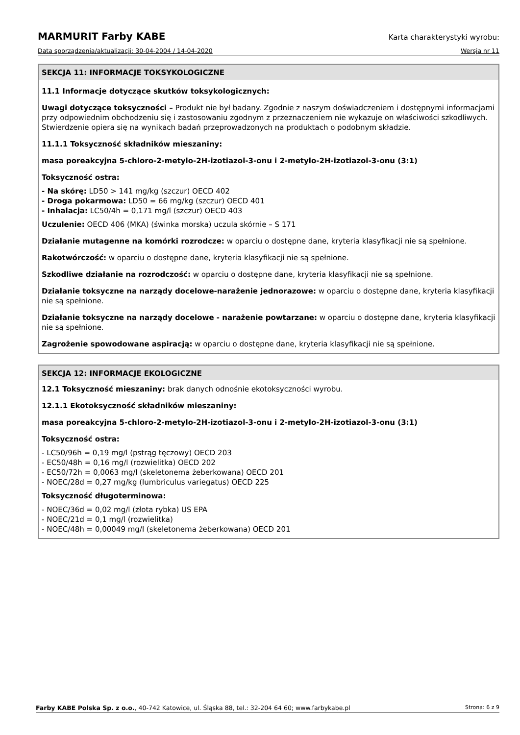MARMURIT Farby KABE Karta charakterystyki wyrobu:
Data sporządzenia/aktualizacji: 30-04-2004 / 14-04-2020 Wersja nr 11
SEKCJA 11: INFORMACJE TOKSYKOLOGICZNE
11.1 Informacje dotyczące skutków toksykologicznych:
Uwagi dotyczące toksyczności – Produkt nie był badany. Zgodnie z naszym doświadczeniem i dostępnymi informacjami przy odpowiednim obchodzeniu się i zastosowaniu zgodnym z przeznaczeniem nie wykazuje on właściwości szkodliwych. Stwierdzenie opiera się na wynikach badań przeprowadzonych na produktach o podobnym składzie.
11.1.1 Toksyczność składników mieszaniny:
masa poreakcyjna 5-chloro-2-metylo-2H-izotiazol-3-onu i 2-metylo-2H-izotiazol-3-onu (3:1)
Toksyczność ostra:
- Na skórę: LD50 > 141 mg/kg (szczur) OECD 402
- Droga pokarmowa: LD50 = 66 mg/kg (szczur) OECD 401
- Inhalacja: LC50/4h = 0,171 mg/l (szczur) OECD 403
Uczulenie: OECD 406 (MKA) (świnka morska) uczula skórnie – S 171
Działanie mutagenne na komórki rozrodcze: w oparciu o dostępne dane, kryteria klasyfikacji nie są spełnione.
Rakotwórczość: w oparciu o dostępne dane, kryteria klasyfikacji nie są spełnione.
Szkodliwe działanie na rozrodczość: w oparciu o dostępne dane, kryteria klasyfikacji nie są spełnione.
Działanie toksyczne na narządy docelowe-narażenie jednorazowe: w oparciu o dostępne dane, kryteria klasyfikacji nie są spełnione.
Działanie toksyczne na narządy docelowe - narażenie powtarzane: w oparciu o dostępne dane, kryteria klasyfikacji nie są spełnione.
Zagrożenie spowodowane aspiracją: w oparciu o dostępne dane, kryteria klasyfikacji nie są spełnione.
SEKCJA 12: INFORMACJE EKOLOGICZNE
12.1 Toksyczność mieszaniny: brak danych odnośnie ekotoksyczności wyrobu.
12.1.1 Ekotoksyczność składników mieszaniny:
masa poreakcyjna 5-chloro-2-metylo-2H-izotiazol-3-onu i 2-metylo-2H-izotiazol-3-onu (3:1)
Toksyczność ostra:
- LC50/96h = 0,19 mg/l (pstrąg tęczowy) OECD 203
- EC50/48h = 0,16 mg/l (rozwielitka) OECD 202
- EC50/72h = 0,0063 mg/l (skeletonema żeberkowana) OECD 201
- NOEC/28d = 0,27 mg/kg (lumbriculus variegatus) OECD 225
Toksyczność długoterminowa:
- NOEC/36d = 0,02 mg/l (złota rybka) US EPA
- NOEC/21d = 0,1 mg/l (rozwielitka)
- NOEC/48h = 0,00049 mg/l (skeletonema żeberkowana) OECD 201
Farby KABE Polska Sp. z o.o., 40-742 Katowice, ul. Śląska 88, tel.: 32-204 64 60; www.farbykabe.pl Strona: 6 z 9